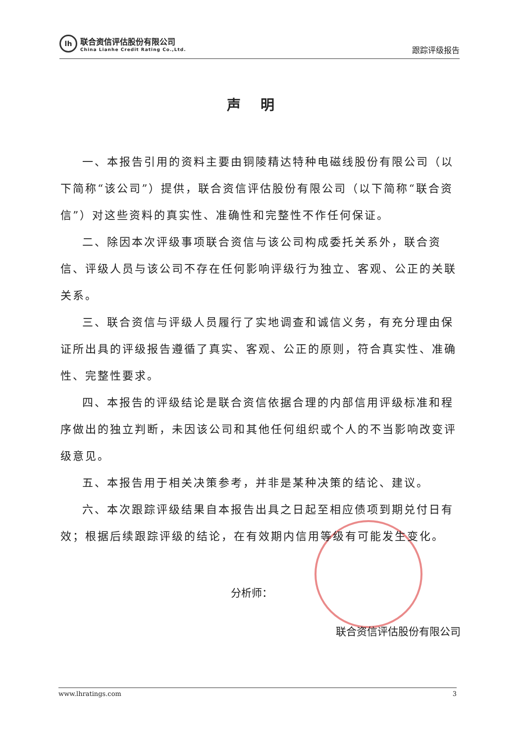lh
联合资信评估股份有限公司
China Lianhe Credit Rating Co.,Ltd.
跟踪评级报告
声明
一、本报告引用的资料主要由铜陵精达特种电磁线股份有限公司（以下简称“该公司”）提供，联合资信评估股份有限公司（以下简称“联合资信”）对这些资料的真实性、准确性和完整性不作任何保证。
二、除因本次评级事项联合资信与该公司构成委托关系外，联合资信、评级人员与该公司不存在任何影响评级行为独立、客观、公正的关联关系。
三、联合资信与评级人员履行了实地调查和诚信义务，有充分理由保证所出具的评级报告遵循了真实、客观、公正的原则，符合真实性、准确性、完整性要求。
四、本报告的评级结论是联合资信依据合理的内部信用评级标准和程序做出的独立判断，未因该公司和其他任何组织或个人的不当影响改变评级意见。
五、本报告用于相关决策参考，并非是某种决策的结论、建议。
六、本次跟踪评级结果自本报告出具之日起至相应债项到期兑付日有效；根据后续跟踪评级的结论，在有效期内信用等级有可能发生变化。
分析师：
联合资信评估股份有限公司
www.lhratings.com 3